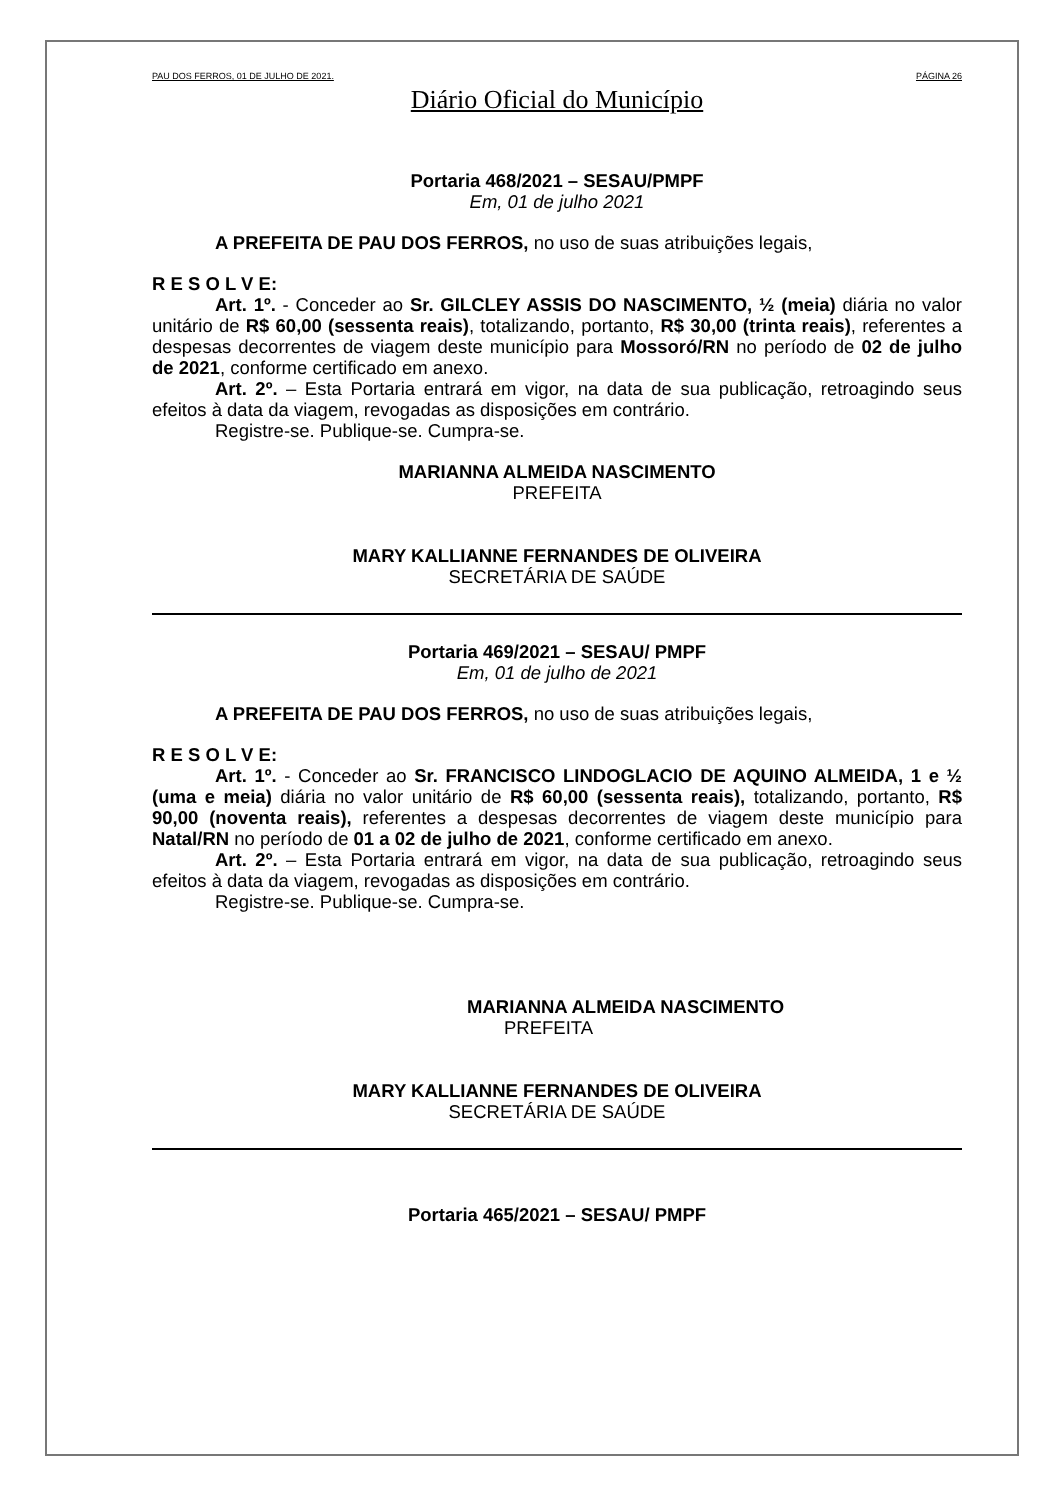PAU DOS FERROS, 01 DE JULHO DE 2021. PÁGINA 26
Diário Oficial do Município
Portaria 468/2021 – SESAU/PMPF
Em, 01 de julho 2021
A PREFEITA DE PAU DOS FERROS, no uso de suas atribuições legais,
R E S O L V E:
Art. 1º. - Conceder ao Sr. GILCLEY ASSIS DO NASCIMENTO, ½ (meia) diária no valor unitário de R$ 60,00 (sessenta reais), totalizando, portanto, R$ 30,00 (trinta reais), referentes a despesas decorrentes de viagem deste município para Mossoró/RN no período de 02 de julho de 2021, conforme certificado em anexo.
Art. 2º. – Esta Portaria entrará em vigor, na data de sua publicação, retroagindo seus efeitos à data da viagem, revogadas as disposições em contrário.
Registre-se. Publique-se. Cumpra-se.
MARIANNA ALMEIDA NASCIMENTO
PREFEITA
MARY KALLIANNE FERNANDES DE OLIVEIRA
SECRETÁRIA DE SAÚDE
Portaria 469/2021 – SESAU/ PMPF
Em, 01 de julho de 2021
A PREFEITA DE PAU DOS FERROS, no uso de suas atribuições legais,
R E S O L V E:
Art. 1º. - Conceder ao Sr. FRANCISCO LINDOGLACIO DE AQUINO ALMEIDA, 1 e ½ (uma e meia) diária no valor unitário de R$ 60,00 (sessenta reais), totalizando, portanto, R$ 90,00 (noventa reais), referentes a despesas decorrentes de viagem deste município para Natal/RN no período de 01 a 02 de julho de 2021, conforme certificado em anexo.
Art. 2º. – Esta Portaria entrará em vigor, na data de sua publicação, retroagindo seus efeitos à data da viagem, revogadas as disposições em contrário.
Registre-se. Publique-se. Cumpra-se.
MARIANNA ALMEIDA NASCIMENTO
PREFEITA
MARY KALLIANNE FERNANDES DE OLIVEIRA
SECRETÁRIA DE SAÚDE
Portaria 465/2021 – SESAU/ PMPF